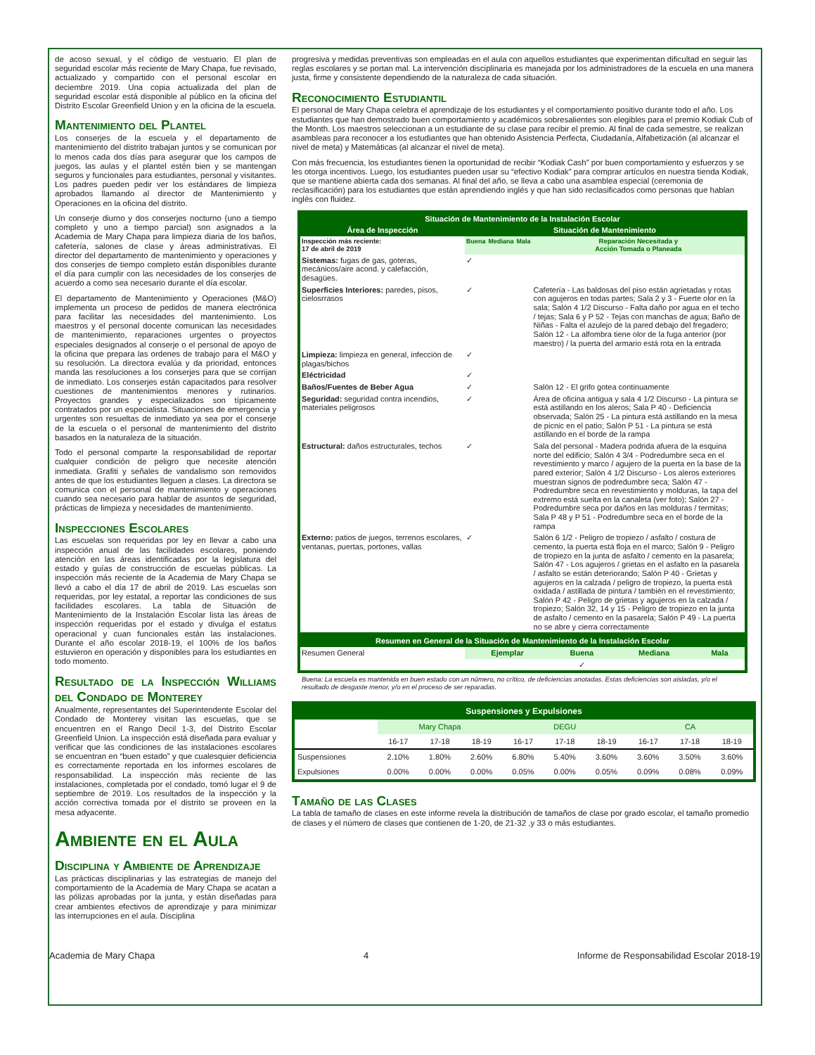de acoso sexual, y el código de vestuario. El plan de seguridad escolar más reciente de Mary Chapa, fue revisado, actualizado y compartido con el personal escolar en deciembre 2019. Una copia actualizada del plan de seguridad escolar está disponible al público en la oficina del Distrito Escolar Greenfield Union y en la oficina de la escuela.
Mantenimiento del Plantel
Los conserjes de la escuela y el departamento de mantenimiento del distrito trabajan juntos y se comunican por lo menos cada dos días para asegurar que los campos de juegos, las aulas y el plantel estén bien y se mantengan seguros y funcionales para estudiantes, personal y visitantes. Los padres pueden pedir ver los estándares de limpieza aprobados llamando al director de Mantenimiento y Operaciones en la oficina del distrito.
Un conserje diurno y dos conserjes nocturno (uno a tiempo completo y uno a tiempo parcial) son asignados a la Academia de Mary Chapa para limpieza diaria de los baños, cafetería, salones de clase y áreas administrativas. El director del departamento de mantenimiento y operaciones y dos conserjes de tiempo completo están disponibles durante el día para cumplir con las necesidades de los conserjes de acuerdo a como sea necesario durante el día escolar.
El departamento de Mantenimiento y Operaciones (M&O) implementa un proceso de pedidos de manera electrónica para facilitar las necesidades del mantenimiento. Los maestros y el personal docente comunican las necesidades de mantenimiento, reparaciones urgentes o proyectos especiales designados al conserje o el personal de apoyo de la oficina que prepara las ordenes de trabajo para el M&O y su resolución. La directora evalúa y da prioridad, entonces manda las resoluciones a los conserjes para que se corrijan de inmediato. Los conserjes están capacitados para resolver cuestiones de mantenimientos menores y rutinarios. Proyectos grandes y especializados son típicamente contratados por un especialista. Situaciones de emergencia y urgentes son resueltas de inmediato ya sea por el conserje de la escuela o el personal de mantenimiento del distrito basados en la naturaleza de la situación.
Todo el personal comparte la responsabilidad de reportar cualquier condición de peligro que necesite atención inmediata. Grafiti y señales de vandalismo son removidos antes de que los estudiantes lleguen a clases. La directora se comunica con el personal de mantenimiento y operaciones cuando sea necesario para hablar de asuntos de seguridad, prácticas de limpieza y necesidades de mantenimiento.
Inspecciones Escolares
Las escuelas son requeridas por ley en llevar a cabo una inspección anual de las facilidades escolares, poniendo atención en las áreas identificadas por la legislatura del estado y guías de construcción de escuelas públicas. La inspección más reciente de la Academia de Mary Chapa se llevó a cabo el día 17 de abril de 2019. Las escuelas son requeridas, por ley estatal, a reportar las condiciones de sus facilidades escolares. La tabla de Situación de Mantenimiento de la Instalación Escolar lista las áreas de inspección requeridas por el estado y divulga el estatus operacional y cuan funcionales están las instalaciones. Durante el año escolar 2018-19, el 100% de los baños estuvieron en operación y disponibles para los estudiantes en todo momento.
Resultado de la Inspección Williams del Condado de Monterey
Anualmente, representantes del Superintendente Escolar del Condado de Monterey visitan las escuelas, que se encuentren en el Rango Decil 1-3, del Distrito Escolar Greenfield Union. La inspección está diseñada para evaluar y verificar que las condiciones de las instalaciones escolares se encuentran en “buen estado” y que cualesquier deficiencia es correctamente reportada en los informes escolares de responsabilidad. La inspección más reciente de las instalaciones, completada por el condado, tomó lugar el 9 de septiembre de 2019. Los resultados de la inspección y la acción correctiva tomada por el distrito se proveen en la mesa adyacente.
Ambiente en el Aula
Disciplina y Ambiente de Aprendizaje
Las prácticas disciplinarias y las estrategias de manejo del comportamiento de la Academia de Mary Chapa se acatan a las pólizas aprobadas por la junta, y están diseñadas para crear ambientes efectivos de aprendizaje y para minimizar las interrupciones en el aula. Disciplina
progresiva y medidas preventivas son empleadas en el aula con aquellos estudiantes que experimentan dificultad en seguir las reglas escolares y se portan mal. La intervención disciplinaria es manejada por los administradores de la escuela en una manera justa, firme y consistente dependiendo de la naturaleza de cada situación.
Reconocimiento Estudiantil
El personal de Mary Chapa celebra el aprendizaje de los estudiantes y el comportamiento positivo durante todo el año. Los estudiantes que han demostrado buen comportamiento y académicos sobresalientes son elegibles para el premio Kodiak Cub of the Month. Los maestros seleccionan a un estudiante de su clase para recibir el premio. Al final de cada semestre, se realizan asambleas para reconocer a los estudiantes que han obtenido Asistencia Perfecta, Ciudadanía, Alfabetización (al alcanzar el nivel de meta) y Matemáticas (al alcanzar el nivel de meta).
Con más frecuencia, los estudiantes tienen la oportunidad de recibir “Kodiak Cash” por buen comportamiento y esfuerzos y se les otorga incentivos. Luego, los estudiantes pueden usar su “efectivo Kodiak” para comprar artículos en nuestra tienda Kodiak, que se mantiene abierta cada dos semanas. Al final del año, se lleva a cabo una asamblea especial (ceremonia de reclasificación) para los estudiantes que están aprendiendo inglés y que han sido reclasificados como personas que hablan inglés con fluidez.
| Situación de Mantenimiento de la Instalación Escolar | | | | |
| Área de Inspección | Situación de Mantenimiento | | | |
| Inspección más reciente: 17 de abril de 2019 | Buena | Mediana | Mala | Reparación Necesitada y Acción Tomada o Planeada |
| Sistemas: fugas de gas, goteras, mecánicos/aire acond. y calefacción, desagües. | ✓ | | | |
| Superficies Interiores: paredes, pisos, cielosrrasos | ✓ | | | Cafetería - Las baldosas del piso están agrietadas y rotas con agujeros en todas partes; Sala 2 y 3 - Fuerte olor en la sala; Salón 4 1/2 Discurso - Falta daño por agua en el techo / tejas; Sala 6 y P 52 - Tejas con manchas de agua; Baño de Niñas - Falta el azulejo de la pared debajo del fregadero; Salón 12 - La alfombra tiene olor de la fuga anterior (por maestro) / la puerta del armario está rota en la entrada |
| Limpieza: limpieza en general, infección de plagas/bichos | ✓ | | | |
| Eléctricidad | ✓ | | | |
| Baños/Fuentes de Beber Agua | ✓ | | | Salón 12 - El grifo gotea continuamente |
| Seguridad: seguridad contra incendios, materiales peligrosos | ✓ | | | Área de oficina antigua y sala 4 1/2 Discurso - La pintura se está astillando en los aleros; Sala P 40 - Deficiencia observada; Salón 25 - La pintura está astillando en la mesa de picnic en el patio; Salón P 51 - La pintura se está astillando en el borde de la rampa |
| Estructural: daños estructurales, techos | ✓ | | | Sala del personal - Madera podrida afuera de la esquina norte del edificio; Salón 4 3/4 - Podredumbre seca en el revestimiento y marco / agujero de la puerta en la base de la pared exterior; Salón 4 1/2 Discurso - Los aleros exteriores muestran signos de podredumbre seca; Salón 47 - Podredumbre seca en revestimiento y molduras, la tapa del extremo está suelta en la canaleta (ver foto); Salón 27 - Podredumbre seca por daños en las molduras / termitas; Sala P 48 y P 51 - Podredumbre seca en el borde de la rampa |
| Externo: patios de juegos, terrenos escolares, ventanas, puertas, portones, vallas | ✓ | | | Salón 6 1/2 - Peligro de tropiezo / asfalto / costura de cemento, la puerta está floja en el marco; Salón 9 - Peligro de tropiezo en la junta de asfalto / cemento en la pasarela; Salón 47 - Los agujeros / grietas en el asfalto en la pasarela / asfalto se están deteriorando; Salón P 40 - Grietas y agujeros en la calzada / peligro de tropiezo, la puerta está oxidada / astillada de pintura / también en el revestimiento; Salón P 42 - Peligro de grietas y agujeros en la calzada / tropiezo; Salón 32, 14 y 15 - Peligro de tropiezo en la junta de asfalto / cemento en la pasarela; Salón P 49 - La puerta no se abre y cierra correctamente |
| Resumen en General de la Situación de Mantenimiento de la Instalación Escolar | | | | |
| Resumen General | Ejemplar | Buena | Mediana | Mala |
| | | ✓ | | |
Buena: La escuela es mantenida en buen estado con un número, no crítico, de deficiencias anotadas. Estas deficiencias son aisladas, y/o el resultado de desgaste menor, y/o en el proceso de ser reparadas.
| Suspensiones y Expulsiones | | | | | | | | | |
| | Mary Chapa | | | DEGU | | | CA | | |
| | 16-17 | 17-18 | 18-19 | 16-17 | 17-18 | 18-19 | 16-17 | 17-18 | 18-19 |
| Suspensiones | 2.10% | 1.80% | 2.60% | 6.80% | 5.40% | 3.60% | 3.60% | 3.50% | 3.60% |
| Expulsiones | 0.00% | 0.00% | 0.00% | 0.05% | 0.00% | 0.05% | 0.09% | 0.08% | 0.09% |
Tamaño de las Clases
La tabla de tamaño de clases en este informe revela la distribución de tamaños de clase por grado escolar, el tamaño promedio de clases y el número de clases que contienen de 1-20, de 21-32 ,y 33 o más estudiantes.
Academia de Mary Chapa 4 Informe de Responsabilidad Escolar 2018-19